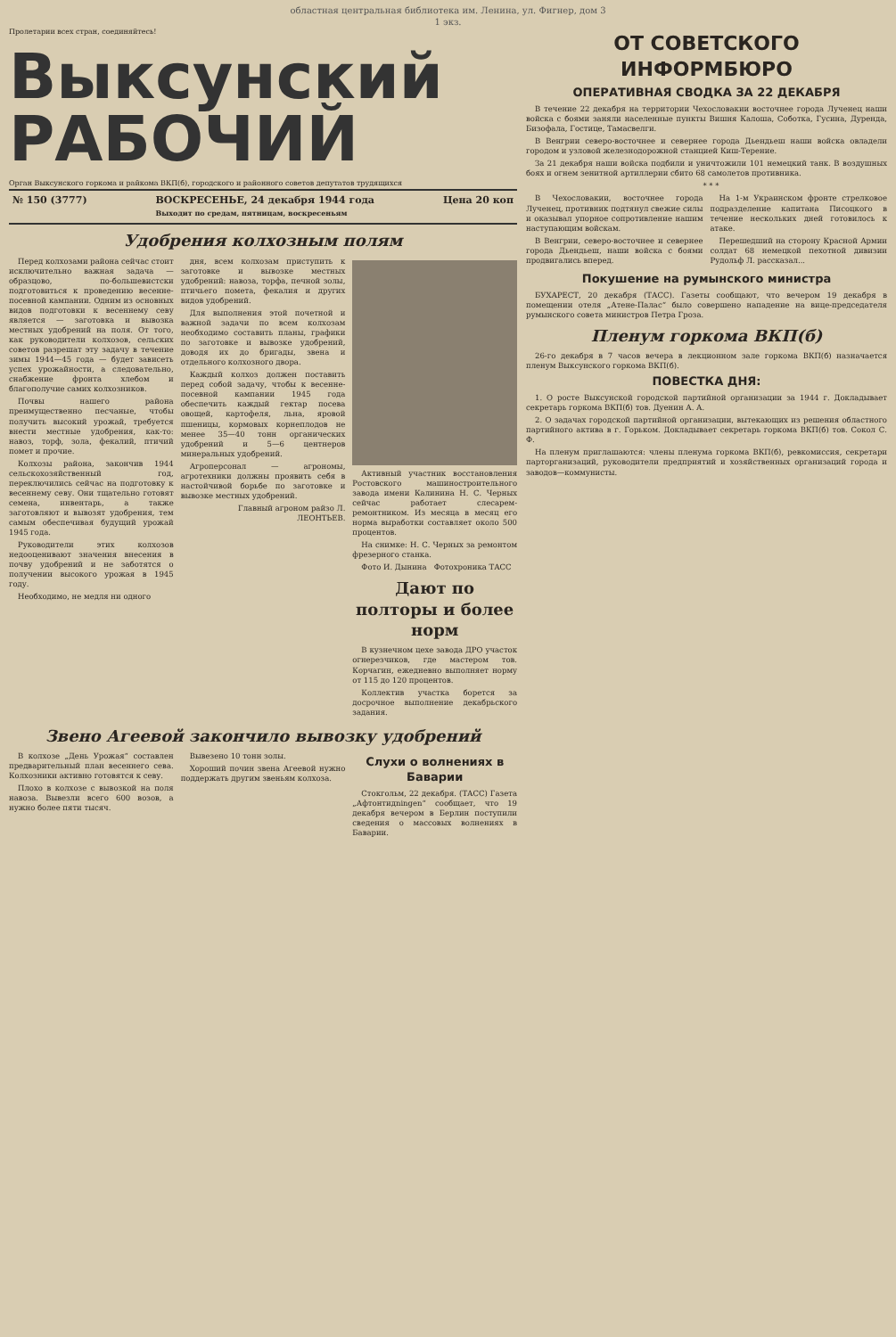областная центральная библиотека им. Ленина, ул. Фигнер, дом 3
1 экз.
Пролетарии всех стран, соединяйтесь!
Выксунский РАБОЧИЙ
Орган Выксунского горкома и райкома ВКП(б), городского и районного советов депутатов трудящихся
№ 150 (3777) ВОСКРЕСЕНЬЕ, 24 декабря 1944 года
Выходит по средам, пятницам, воскресеньям Цена 20 коп
Удобрения колхозным полям
Перед колхозами района сейчас стоит исключительно важная задача — образцово, по-большевистски подготовиться к проведению весенне-посевной кампании. Одним из основных видов подготовки к весеннему севу является — заготовка и вывозка местных удобрений на поля. От того, как руководители колхозов, сельских советов разрешат эту задачу в течение зимы 1944—45 года — будет зависеть успех урожайности, а следовательно, снабжение фронта хлебом и благополучие самих колхозников.
Почвы нашего района преимущественно песчаные, чтобы получить высокий урожай, требуется внести местные удобрения, как-то: навоз, торф, зола, фекалий, птичий помет и прочие.
Колхозы района, закончив 1944 сельскохозяйственный год, переключились сейчас на подготовку к весеннему севу. Они тщательно готовят семена, инвентарь, а также заготовляют и вывозят удобрения, тем самым обеспечивая будущий урожай 1945 года.
Руководители этих колхозов недооценивают значения внесения в почву удобрений и не заботятся о получении высокого урожая в 1945 году.
Необходимо, не медля ни одного
дня, всем колхозам приступить к заготовке и вывозке местных удобрений: навоза, торфа, печной золы, птичьего помета, фекалия и других видов удобрений.
Для выполнения этой почетной и важной задачи по всем колхозам необходимо составить планы, графики по заготовке и вывозке удобрений, доводя их до бригады, звена и отдельного колхозного двора.
Каждый колхоз должен поставить перед собой задачу, чтобы к весенне-посевной кампании 1945 года обеспечить каждый гектар посева овощей, картофеля, льна, яровой пшеницы, кормовых корнеплодов не менее 35—40 тонн органических удобрений и 5—6 центнеров минеральных удобрений.
Агроперсонал — агрономы, агротехники должны проявить себя в настойчивой борьбе по заготовке и вывозке местных удобрений.
Главный агроном райзо Л. ЛЕОНТЬЕВ.
Активный участник восстановления Ростовского машиностроительного завода имени Калинина Н. С. Черных сейчас работает слесарем-ремонтником. Из месяца в месяц его норма выработки составляет около 500 процентов.
На снимке: Н. С. Черных за ремонтом фрезерного станка.
Фото И. Дынина Фотохроника ТАСС
Дают по полторы и более норм
В кузнечном цехе завода ДРО участок огнерезчиков, где мастером тов. Корчагин, ежедневно выполняет норму от 115 до 120 процентов.
Коллектив участка борется за досрочное выполнение декабрьского задания.
Звено Агеевой закончило вывозку удобрений
В колхозе „День Урожая“ составлен предварительный план весеннего сева. Колхозники активно готовятся к севу.
Плохо в колхозе с вывозкой на поля навоза. Вывезли всего 600 возов, а нужно более пяти тысяч.
Вывезено 10 тонн золы.
Хороший почин звена Агеевой нужно поддержать другим звеньям колхоза.
Слухи о волнениях в Баварии
Стокгольм, 22 декабря. (ТАСС) Газета „Афтонтидningen“ сообщает, что 19 декабря вечером в Берлин поступили сведения о массовых волнениях в Баварии.
ОТ СОВЕТСКОГО ИНФОРМБЮРО
ОПЕРАТИВНАЯ СВОДКА ЗА 22 ДЕКАБРЯ
В течение 22 декабря на территории Чехословакии восточнее города Лученец наши войска с боями заняли населенные пункты Вишня Калоша, Соботка, Гусина, Дуренда, Бизофала, Гостице, Тамасвелги.
В Венгрии северо-восточнее и севернее города Дьендьеш наши войска овладели городом и узловой железнодорожной станцией Киш-Терение.
За 21 декабря наши войска подбили и уничтожили 101 немецкий танк. В воздушных боях и огнем зенитной артиллерии сбито 68 самолетов противника.
* * *
В Чехословакии, восточнее города Лученец, противник подтянул свежие силы и оказывал упорное сопротивление нашим наступающим войскам.
В Венгрии, северо-восточнее и севернее города Дьендьеш, наши войска с боями продвигались вперед.
На 1-м Украинском фронте стрелковое подразделение капитана Писоцкого в течение нескольких дней готовилось к атаке.
Перешедший на сторону Красной Армии солдат 68 немецкой пехотной дивизии Рудольф Л. рассказал...
Покушение на румынского министра
БУХАРЕСТ, 20 декабря (ТАСС). Газеты сообщают, что вечером 19 декабря в помещении отеля „Атене-Палас“ было совершено нападение на вице-председателя румынского совета министров Петра Гроза.
Пленум горкома ВКП(б)
26-го декабря в 7 часов вечера в лекционном зале горкома ВКП(б) назначается пленум Выксунского горкома ВКП(б).
ПОВЕСТКА ДНЯ:
1. О росте Выксунской городской партийной организации за 1944 г. Докладывает секретарь горкома ВКП(б) тов. Дуенин А. А.
2. О задачах городской партийной организации, вытекающих из решения областного партийного актива в г. Горьком. Докладывает секретарь горкома ВКП(б) тов. Сокол С. Ф.
На пленум приглашаются: члены пленума горкома ВКП(б), ревкомиссия, секретари парторганизаций, руководители предприятий и хозяйственных организаций города и заводов—коммунисты.